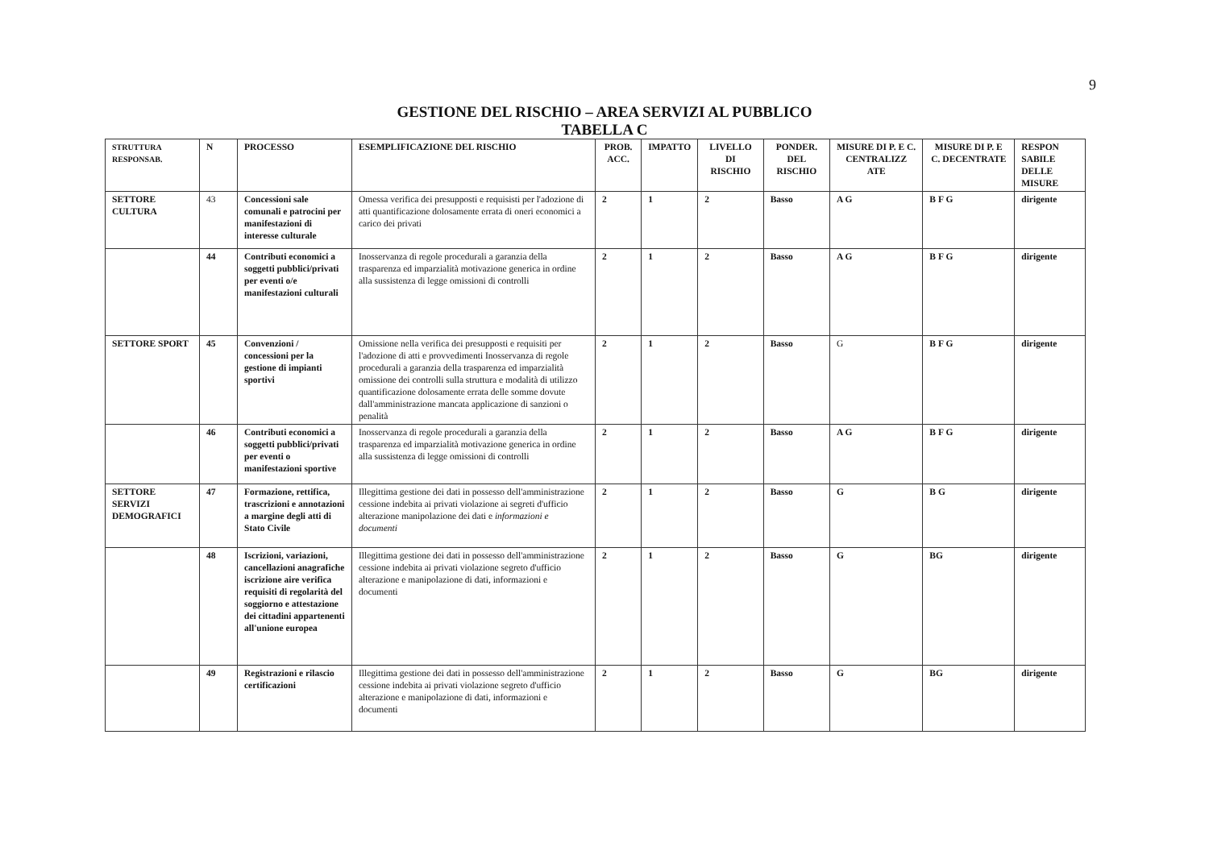9
GESTIONE DEL RISCHIO – AREA SERVIZI AL PUBBLICO
TABELLA C
| STRUTTURA RESPONSAB. | N | PROCESSO | ESEMPLIFICAZIONE DEL RISCHIO | PROB. ACC. | IMPATTO | LIVELLO DI RISCHIO | PONDER. DEL RISCHIO | MISURE DI P. E C. CENTRALIZZ ATE | MISURE DI P. E C. DECENTRATE | RESPON SABILE DELLE MISURE |
| --- | --- | --- | --- | --- | --- | --- | --- | --- | --- | --- |
| SETTORE CULTURA | 43 | Concessioni sale comunali e patrocini per manifestazioni di interesse culturale | Omessa verifica dei presupposti e requisisti per l'adozione di atti quantificazione dolosamente errata di oneri economici a carico dei privati | 2 | 1 | 2 | Basso | A G | B F G | dirigente |
| | 44 | Contributi economici a soggetti pubblici/privati per eventi o/e manifestazioni culturali | Inosservanza di regole procedurali a garanzia della trasparenza ed imparzialità motivazione generica in ordine alla sussistenza di legge omissioni di controlli | 2 | 1 | 2 | Basso | A G | B F G | dirigente |
| SETTORE SPORT | 45 | Convenzioni / concessioni per la gestione di impianti sportivi | Omissione nella verifica dei presupposti e requisiti per l'adozione di atti e provvedimenti Inosservanza di regole procedurali a garanzia della trasparenza ed imparzialità omissione dei controlli sulla struttura e modalità di utilizzo quantificazione dolosamente errata delle somme dovute dall'amministrazione mancata applicazione di sanzioni o penalità | 2 | 1 | 2 | Basso | G | B F G | dirigente |
| | 46 | Contributi economici a soggetti pubblici/privati per eventi o manifestazioni sportive | Inosservanza di regole procedurali a garanzia della trasparenza ed imparzialità motivazione generica in ordine alla sussistenza di legge omissioni di controlli | 2 | 1 | 2 | Basso | A G | B F G | dirigente |
| SETTORE SERVIZI DEMOGRAFICI | 47 | Formazione, rettifica, trascrizioni e annotazioni a margine degli atti di Stato Civile | Illegittima gestione dei dati in possesso dell'amministrazione cessione indebita ai privati violazione ai segreti d'ufficio alterazione manipolazione dei dati e informazioni e documenti | 2 | 1 | 2 | Basso | G | B G | dirigente |
| | 48 | Iscrizioni, variazioni, cancellazioni anagrafiche iscrizione aire verifica requisiti di regolarità del soggiorno e attestazione dei cittadini appartenenti all'unione europea | Illegittima gestione dei dati in possesso dell'amministrazione cessione indebita ai privati violazione segreto d'ufficio alterazione e manipolazione di dati, informazioni e documenti | 2 | 1 | 2 | Basso | G | BG | dirigente |
| | 49 | Registrazioni e rilascio certificazioni | Illegittima gestione dei dati in possesso dell'amministrazione cessione indebita ai privati violazione segreto d'ufficio alterazione e manipolazione di dati, informazioni e documenti | 2 | 1 | 2 | Basso | G | BG | dirigente |